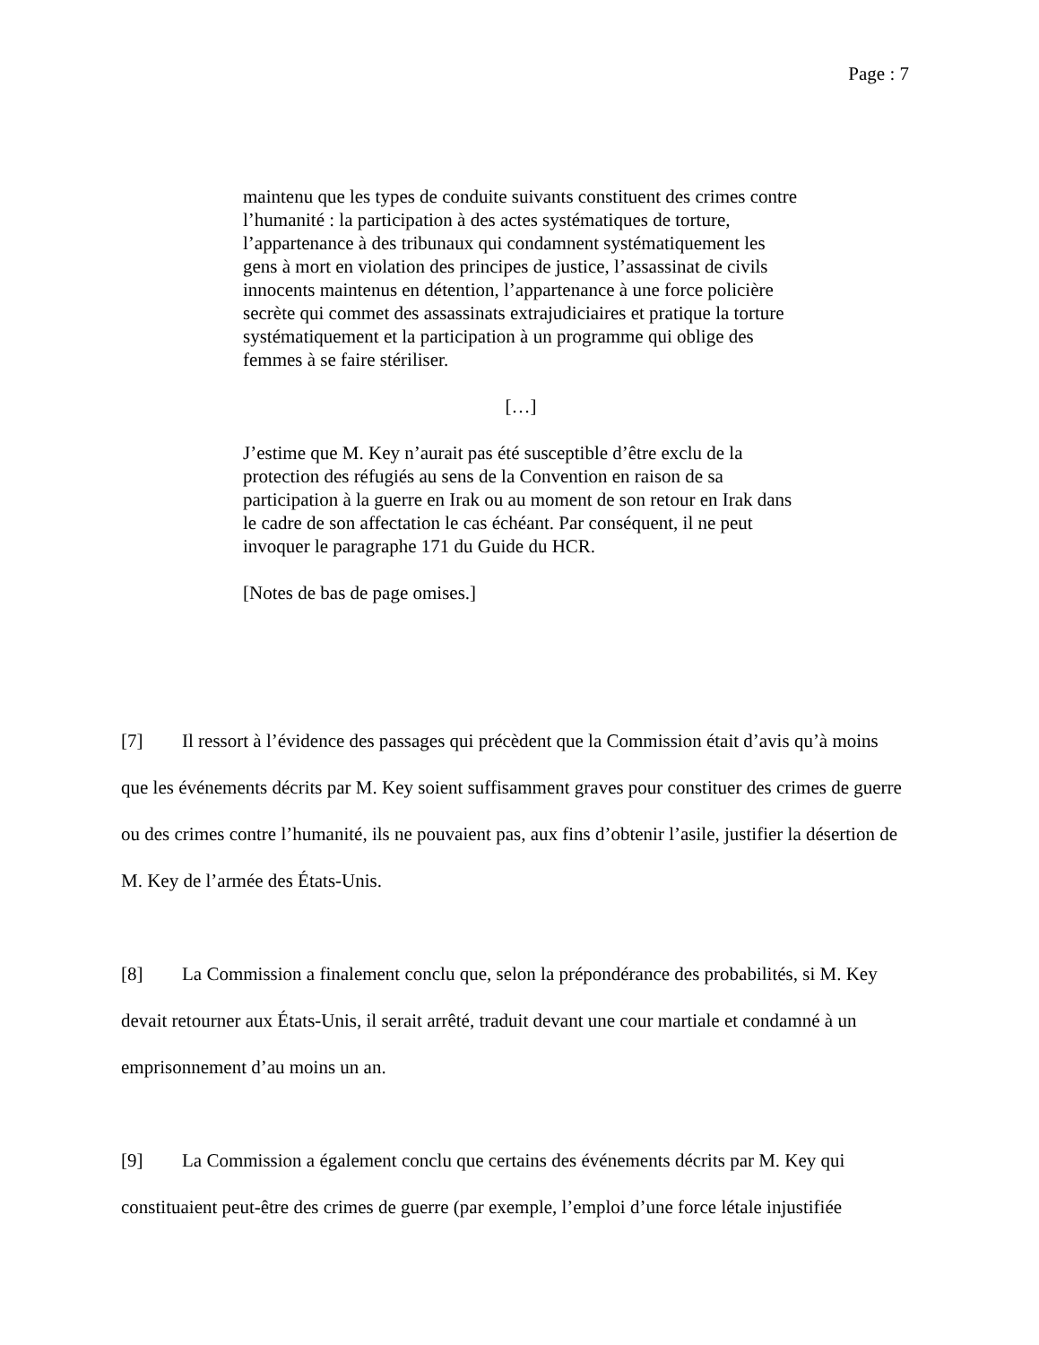Page : 7
maintenu que les types de conduite suivants constituent des crimes contre l’humanité : la participation à des actes systématiques de torture, l’appartenance à des tribunaux qui condamnent systématiquement les gens à mort en violation des principes de justice, l’assassinat de civils innocents maintenus en détention, l’appartenance à une force policière secrète qui commet des assassinats extrajudiciaires et pratique la torture systématiquement et la participation à un programme qui oblige des femmes à se faire stériliser.
[…]
J’estime que M. Key n’aurait pas été susceptible d’être exclu de la protection des réfugiés au sens de la Convention en raison de sa participation à la guerre en Irak ou au moment de son retour en Irak dans le cadre de son affectation le cas échéant. Par conséquent, il ne peut invoquer le paragraphe 171 du Guide du HCR.
[Notes de bas de page omises.]
[7] Il ressort à l’évidence des passages qui précèdent que la Commission était d’avis qu’à moins que les événements décrits par M. Key soient suffisamment graves pour constituer des crimes de guerre ou des crimes contre l’humanité, ils ne pouvaient pas, aux fins d’obtenir l’asile, justifier la désertion de M. Key de l’armée des États-Unis.
[8] La Commission a finalement conclu que, selon la prépondérance des probabilités, si M. Key devait retourner aux États-Unis, il serait arrêté, traduit devant une cour martiale et condamné à un emprisonnement d’au moins un an.
[9] La Commission a également conclu que certains des événements décrits par M. Key qui constituaient peut-être des crimes de guerre (par exemple, l’emploi d’une force létale injustifiée